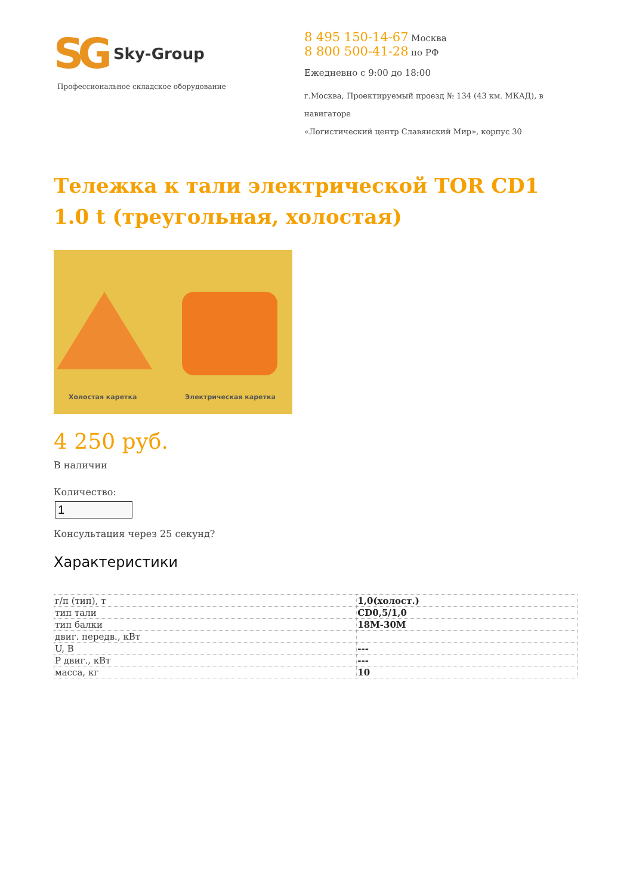SG Sky-Group
Профессиональное складское оборудование
8 495 150-14-67 Москва
8 800 500-41-28 по РФ
Ежедневно с 9:00 до 18:00
г.Москва, Проектируемый проезд № 134 (43 км. МКАД), в навигаторе
«Логистический центр Славянский Мир», корпус 30
Тележка к тали электрической TOR CD1 1.0 t (треугольная, холостая)
Холостая каретка Электрическая каретка
4 250 руб.
В наличии
Количество:
Консультация через 25 секунд?
Характеристики
| г/п (тип), т | 1,0(холост.) |
| тип тали | CD0,5/1,0 |
| тип балки | 18M-30M |
| двиг. передв., кВт | |
| U, В | --- |
| Р двиг., кВт | --- |
| масса, кг | 10 |